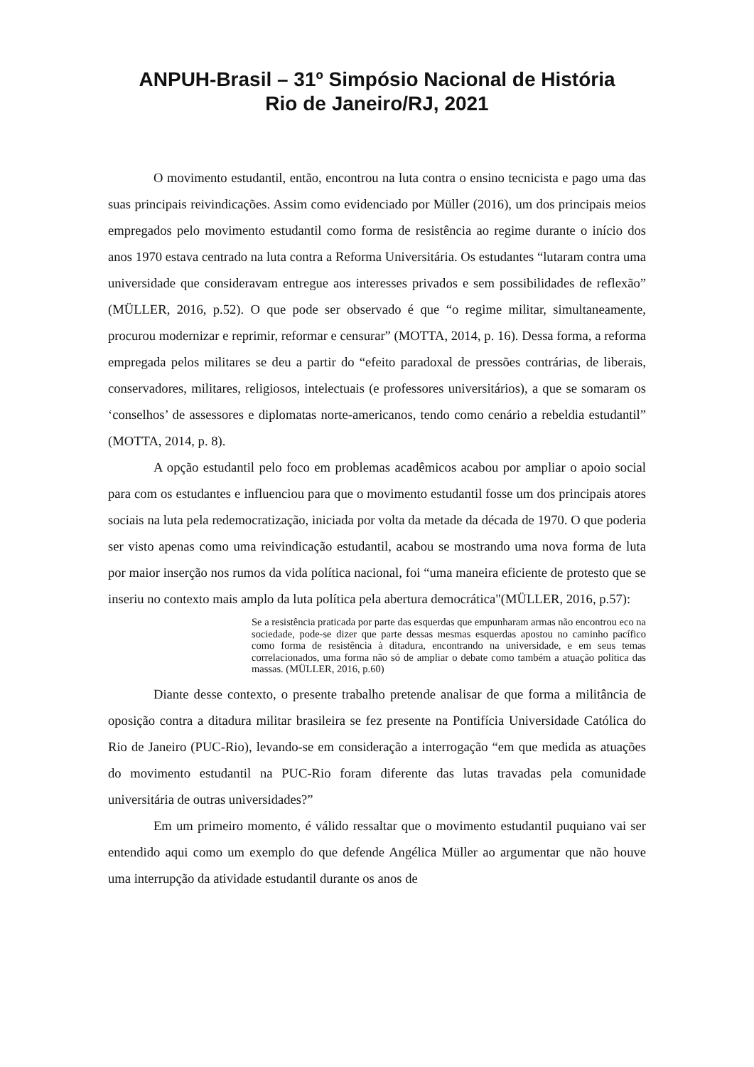ANPUH-Brasil – 31º Simpósio Nacional de História
Rio de Janeiro/RJ, 2021
O movimento estudantil, então, encontrou na luta contra o ensino tecnicista e pago uma das suas principais reivindicações. Assim como evidenciado por Müller (2016), um dos principais meios empregados pelo movimento estudantil como forma de resistência ao regime durante o início dos anos 1970 estava centrado na luta contra a Reforma Universitária. Os estudantes “lutaram contra uma universidade que consideravam entregue aos interesses privados e sem possibilidades de reflexão” (MÜLLER, 2016, p.52). O que pode ser observado é que “o regime militar, simultaneamente, procurou modernizar e reprimir, reformar e censurar” (MOTTA, 2014, p. 16). Dessa forma, a reforma empregada pelos militares se deu a partir do “efeito paradoxal de pressões contrárias, de liberais, conservadores, militares, religiosos, intelectuais (e professores universitários), a que se somaram os ‘conselhos’ de assessores e diplomatas norte-americanos, tendo como cenário a rebeldia estudantil” (MOTTA, 2014, p. 8).
A opção estudantil pelo foco em problemas acadêmicos acabou por ampliar o apoio social para com os estudantes e influenciou para que o movimento estudantil fosse um dos principais atores sociais na luta pela redemocratização, iniciada por volta da metade da década de 1970. O que poderia ser visto apenas como uma reivindicação estudantil, acabou se mostrando uma nova forma de luta por maior inserção nos rumos da vida política nacional, foi “uma maneira eficiente de protesto que se inseriu no contexto mais amplo da luta política pela abertura democrática"(MÜLLER, 2016, p.57):
Se a resistência praticada por parte das esquerdas que empunharam armas não encontrou eco na sociedade, pode-se dizer que parte dessas mesmas esquerdas apostou no caminho pacífico como forma de resistência à ditadura, encontrando na universidade, e em seus temas correlacionados, uma forma não só de ampliar o debate como também a atuação política das massas. (MÜLLER, 2016, p.60)
Diante desse contexto, o presente trabalho pretende analisar de que forma a militância de oposição contra a ditadura militar brasileira se fez presente na Pontifícia Universidade Católica do Rio de Janeiro (PUC-Rio), levando-se em consideração a interrogação “em que medida as atuações do movimento estudantil na PUC-Rio foram diferente das lutas travadas pela comunidade universitária de outras universidades?”
Em um primeiro momento, é válido ressaltar que o movimento estudantil puquiano vai ser entendido aqui como um exemplo do que defende Angélica Müller ao argumentar que não houve uma interrupção da atividade estudantil durante os anos de